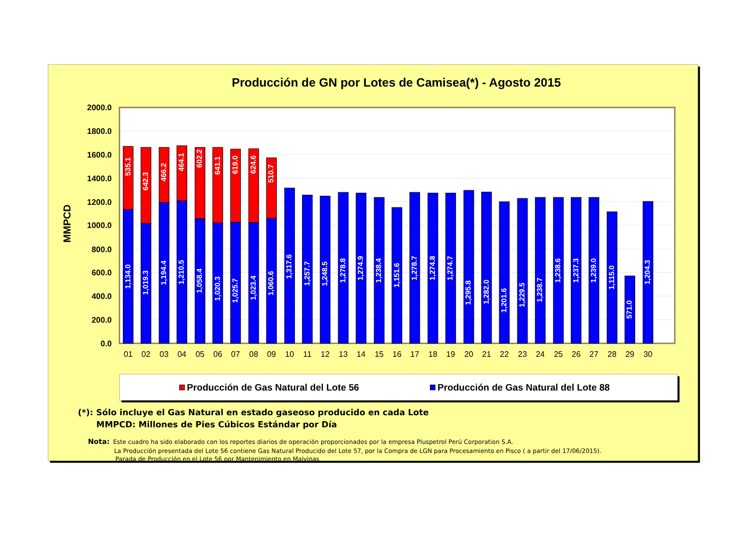Producción de GN por Lotes de Camisea(*) - Agosto 2015
MMPCD
2000.0
1800.0
1600.0
1400.0
1200.0
1000.0
800.0
600.0
400.0
200.0
0.0
1,134.0
535.1
1,019.3
642.3
1,194.4
466.2
1,210.5
464.1
1,058.4
602.2
1,020.3
641.1
1,025.7
619.0
1,023.4
624.6
1,060.6
510.7
1,317.6
1,257.7
1,248.5
1,278.8
1,274.9
1,238.4
1,151.6
1,278.7
1,274.8
1,274.7
1,295.8
1,282.0
1,201.6
1,229.5
1,238.7
1,238.6
1,237.3
1,239.0
1,115.0
571.0
1,204.3
01
02
03
04
05
06
07
08
09
10
11
12
13
14
15
16
17
18
19
20
21
22
23
24
25
26
27
28
29
30
Producción de Gas Natural del Lote 56
Producción de Gas Natural del Lote 88
(*): Sólo incluye el Gas Natural en estado gaseoso producido en cada Lote
MMPCD: Millones de Pies Cúbicos Estándar por Día
Nota:
Este cuadro ha sido elaborado con los reportes diarios de operación proporcionados por la empresa Pluspetrol Perú Corporation S.A.
La Producción presentada del Lote 56 contiene Gas Natural Producido del Lote 57, por la Compra de LGN para Procesamiento en Pisco ( a partir del 17/06/2015).
Parada de Producción en el Lote 56 por Mantenimiento en Malvinas